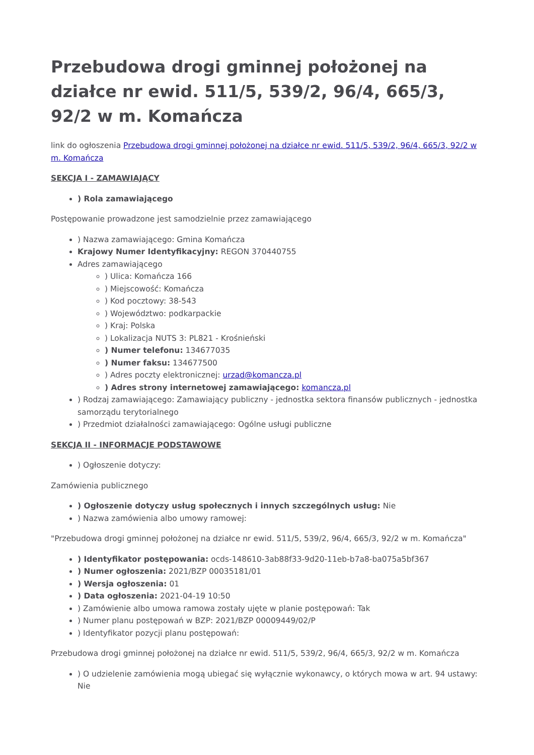Przebudowa drogi gminnej położonej na działce nr ewid. 511/5, 539/2, 96/4, 665/3, 92/2 w m. Komańcza
link do ogłoszenia Przebudowa drogi gminnej położonej na działce nr ewid. 511/5, 539/2, 96/4, 665/3, 92/2 w m. Komańcza
SEKCJA I - ZAMAWIAJĄCY
) Rola zamawiającego
Postępowanie prowadzone jest samodzielnie przez zamawiającego
) Nazwa zamawiającego: Gmina Komańcza
Krajowy Numer Identyfikacyjny: REGON 370440755
Adres zamawiającego
) Ulica: Komańcza 166
) Miejscowość: Komańcza
) Kod pocztowy: 38-543
) Województwo: podkarpackie
) Kraj: Polska
) Lokalizacja NUTS 3: PL821 - Krośnieński
) Numer telefonu: 134677035
) Numer faksu: 134677500
) Adres poczty elektronicznej: urzad@komancza.pl
) Adres strony internetowej zamawiającego: komancza.pl
) Rodzaj zamawiającego: Zamawiający publiczny - jednostka sektora finansów publicznych - jednostka samorządu terytorialnego
) Przedmiot działalności zamawiającego: Ogólne usługi publiczne
SEKCJA II - INFORMACJE PODSTAWOWE
) Ogłoszenie dotyczy:
Zamówienia publicznego
) Ogłoszenie dotyczy usług społecznych i innych szczególnych usług: Nie
) Nazwa zamówienia albo umowy ramowej:
"Przebudowa drogi gminnej położonej na działce nr ewid. 511/5, 539/2, 96/4, 665/3, 92/2 w m. Komańcza"
) Identyfikator postępowania: ocds-148610-3ab88f33-9d20-11eb-b7a8-ba075a5bf367
) Numer ogłoszenia: 2021/BZP 00035181/01
) Wersja ogłoszenia: 01
) Data ogłoszenia: 2021-04-19 10:50
) Zamówienie albo umowa ramowa zostały ujęte w planie postępowań: Tak
) Numer planu postępowań w BZP: 2021/BZP 00009449/02/P
) Identyfikator pozycji planu postępowań:
Przebudowa drogi gminnej położonej na działce nr ewid. 511/5, 539/2, 96/4, 665/3, 92/2 w m. Komańcza
) O udzielenie zamówienia mogą ubiegać się wyłącznie wykonawcy, o których mowa w art. 94 ustawy: Nie